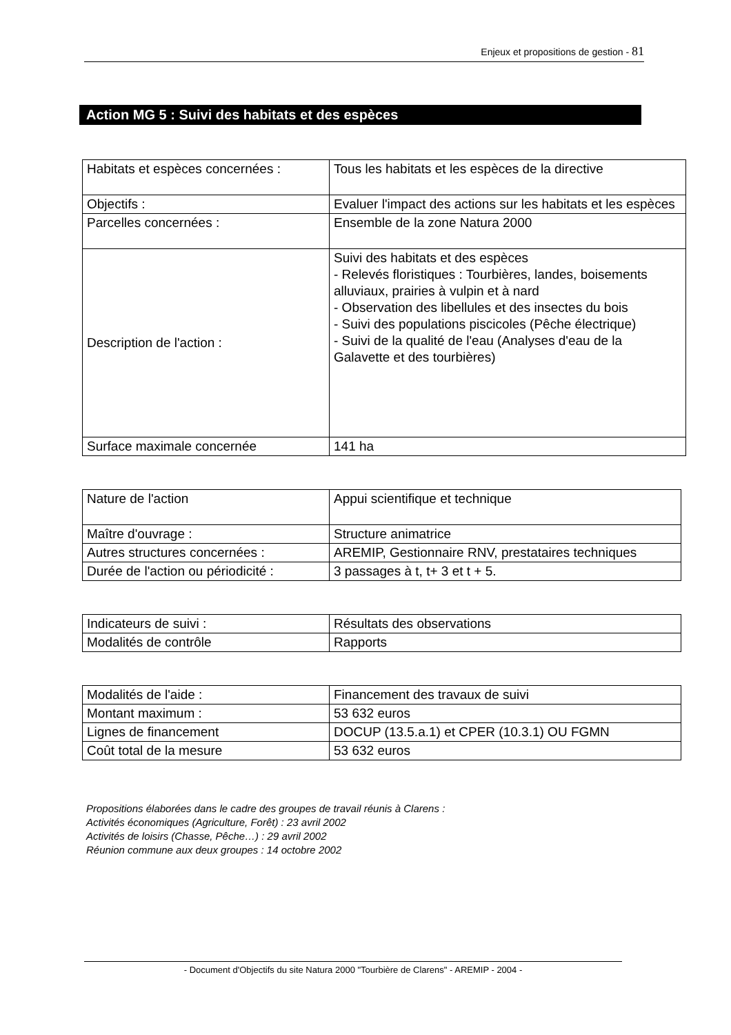Enjeux et propositions de gestion - 81
Action MG 5 : Suivi des habitats et des espèces
| Habitats et espèces concernées : | Tous les habitats et les espèces de la directive |
| Objectifs : | Evaluer l'impact des actions sur les habitats et les espèces |
| Parcelles concernées : | Ensemble de la zone Natura 2000 |
| Description de l'action : | Suivi des habitats et des espèces - Relevés floristiques : Tourbières, landes, boisements alluviaux, prairies à vulpin et à nard - Observation des libellules et des insectes du bois - Suivi des populations piscicoles (Pêche électrique) - Suivi de la qualité de l'eau (Analyses d'eau de la Galavette et des tourbières) |
| Surface maximale concernée | 141 ha |
| Nature de l'action | Appui scientifique et technique |
| Maître d'ouvrage : | Structure animatrice |
| Autres structures concernées : | AREMIP, Gestionnaire RNV, prestataires techniques |
| Durée de l'action ou périodicité : | 3 passages à t, t+ 3 et t + 5. |
| Indicateurs de suivi : | Résultats des observations |
| Modalités de contrôle | Rapports |
| Modalités de l'aide : | Financement des travaux de suivi |
| Montant maximum : | 53 632 euros |
| Lignes de financement | DOCUP (13.5.a.1) et CPER (10.3.1) OU FGMN |
| Coût total de la mesure | 53 632 euros |
Propositions élaborées dans le cadre des groupes de travail réunis à Clarens :
Activités économiques (Agriculture, Forêt) : 23 avril 2002
Activités de loisirs (Chasse, Pêche…) : 29 avril 2002
Réunion commune aux deux groupes : 14 octobre 2002
- Document d'Objectifs du site Natura 2000 "Tourbière de Clarens" - AREMIP - 2004 -